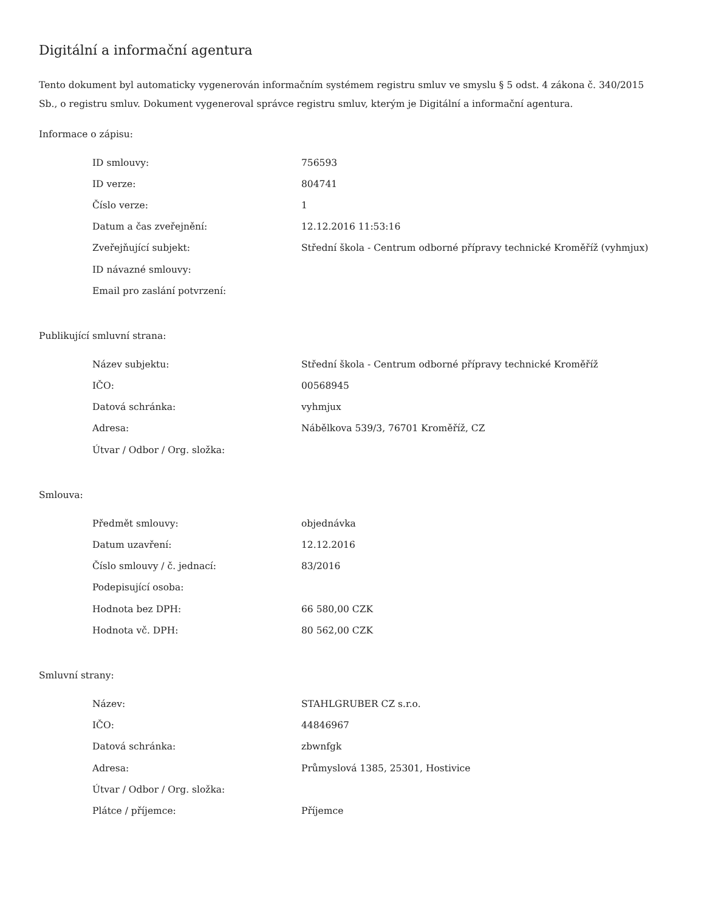Digitální a informační agentura
Tento dokument byl automaticky vygenerován informačním systémem registru smluv ve smyslu § 5 odst. 4 zákona č. 340/2015 Sb., o registru smluv. Dokument vygeneroval správce registru smluv, kterým je Digitální a informační agentura.
Informace o zápisu:
| ID smlouvy: | 756593 |
| ID verze: | 804741 |
| Číslo verze: | 1 |
| Datum a čas zveřejnění: | 12.12.2016 11:53:16 |
| Zveřejňující subjekt: | Střední škola - Centrum odborné přípravy technické Kroměříž (vyhmjux) |
| ID návazné smlouvy: | |
| Email pro zaslání potvrzení: | |
Publikující smluvní strana:
| Název subjektu: | Střední škola - Centrum odborné přípravy technické Kroměříž |
| IČO: | 00568945 |
| Datová schránka: | vyhmjux |
| Adresa: | Nábělkova 539/3, 76701 Kroměříž, CZ |
| Útvar / Odbor / Org. složka: | |
Smlouva:
| Předmět smlouvy: | objednávka |
| Datum uzavření: | 12.12.2016 |
| Číslo smlouvy / č. jednací: | 83/2016 |
| Podepisující osoba: | |
| Hodnota bez DPH: | 66 580,00 CZK |
| Hodnota vč. DPH: | 80 562,00 CZK |
Smluvní strany:
| Název: | STAHLGRUBER CZ s.r.o. |
| IČO: | 44846967 |
| Datová schránka: | zbwnfgk |
| Adresa: | Průmyslová 1385, 25301, Hostivice |
| Útvar / Odbor / Org. složka: | |
| Plátce / příjemce: | Příjemce |